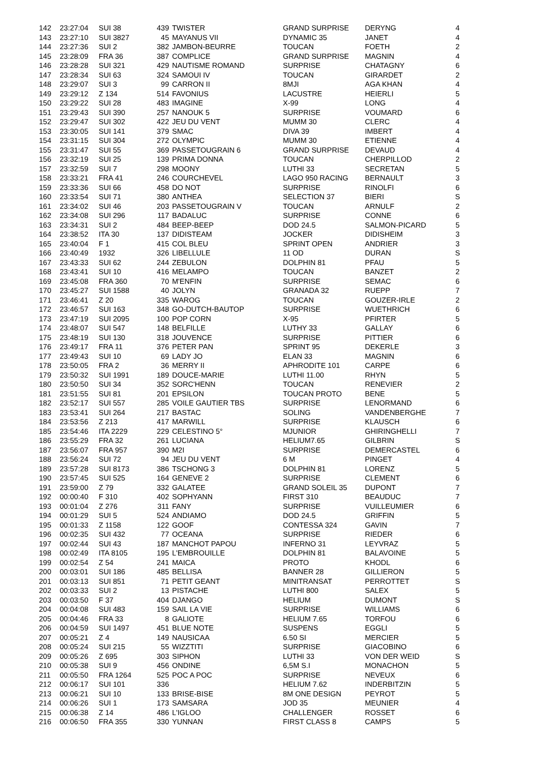| 142 | 23:27:04 | SUI 38 | 439 | TWISTER | GRAND SURPRISE | DERYNG | 4 |
| 143 | 23:27:10 | SUI 3827 | 45 | MAYANUS VII | DYNAMIC 35 | JANET | 4 |
| 144 | 23:27:36 | SUI 2 | 382 | JAMBON-BEURRE | TOUCAN | FOETH | 2 |
| 145 | 23:28:09 | FRA 36 | 387 | COMPLICE | GRAND SURPRISE | MAGNIN | 4 |
| 146 | 23:28:28 | SUI 321 | 429 | NAUTISME ROMAND | SURPRISE | CHATAGNY | 6 |
| 147 | 23:28:34 | SUI 63 | 324 | SAMOUI IV | TOUCAN | GIRARDET | 2 |
| 148 | 23:29:07 | SUI 3 | 99 | CARRON II | 8MJI | AGA KHAN | 4 |
| 149 | 23:29:12 | Z 134 | 514 | FAVONIUS | LACUSTRE | HEIERLI | 5 |
| 150 | 23:29:22 | SUI 28 | 483 | IMAGINE | X-99 | LONG | 4 |
| 151 | 23:29:43 | SUI 390 | 257 | NANOUK 5 | SURPRISE | VOUMARD | 6 |
| 152 | 23:29:47 | SUI 302 | 422 | JEU DU VENT | MUMM 30 | CLERC | 4 |
| 153 | 23:30:05 | SUI 141 | 379 | SMAC | DIVA 39 | IMBERT | 4 |
| 154 | 23:31:15 | SUI 304 | 272 | OLYMPIC | MUMM 30 | ETIENNE | 4 |
| 155 | 23:31:47 | SUI 55 | 369 | PASSETOUGRAIN 6 | GRAND SURPRISE | DEVAUD | 4 |
| 156 | 23:32:19 | SUI 25 | 139 | PRIMA DONNA | TOUCAN | CHERPILLOD | 2 |
| 157 | 23:32:59 | SUI 7 | 298 | MOONY | LUTHI 33 | SECRETAN | 5 |
| 158 | 23:33:21 | FRA 41 | 246 | COURCHEVEL | LAGO 950 RACING | BERNAULT | 3 |
| 159 | 23:33:36 | SUI 66 | 458 | DO NOT | SURPRISE | RINOLFI | 6 |
| 160 | 23:33:54 | SUI 71 | 380 | ANTHEA | SELECTION 37 | BIERI | S |
| 161 | 23:34:02 | SUI 46 | 203 | PASSETOUGRAIN V | TOUCAN | ARNULF | 2 |
| 162 | 23:34:08 | SUI 296 | 117 | BADALUC | SURPRISE | CONNE | 6 |
| 163 | 23:34:31 | SUI 2 | 484 | BEEP-BEEP | DOD 24.5 | SALMON-PICARD | 5 |
| 164 | 23:38:52 | ITA 30 | 137 | DIDISTEAM | JOCKER | DIDISHEIM | 3 |
| 165 | 23:40:04 | F 1 | 415 | COL BLEU | SPRINT OPEN | ANDRIER | 3 |
| 166 | 23:40:49 | 1932 | 326 | LIBELLULE | 11 OD | DURAN | S |
| 167 | 23:43:33 | SUI 62 | 244 | ZEBULON | DOLPHIN 81 | PFAU | 5 |
| 168 | 23:43:41 | SUI 10 | 416 | MELAMPO | TOUCAN | BANZET | 2 |
| 169 | 23:45:08 | FRA 360 | 70 | M'ENFIN | SURPRISE | SEMAC | 6 |
| 170 | 23:45:27 | SUI 1588 | 40 | JOLYN | GRANADA 32 | RUEPP | 7 |
| 171 | 23:46:41 | Z 20 | 335 | WAROG | TOUCAN | GOUZER-IRLE | 2 |
| 172 | 23:46:57 | SUI 163 | 348 | GO-DUTCH-BAUTOP | SURPRISE | WUETHRICH | 6 |
| 173 | 23:47:19 | SUI 2095 | 100 | POP CORN | X-95 | PFIRTER | 5 |
| 174 | 23:48:07 | SUI 547 | 148 | BELFILLE | LUTHY 33 | GALLAY | 6 |
| 175 | 23:48:19 | SUI 130 | 318 | JOUVENCE | SURPRISE | PITTIER | 6 |
| 176 | 23:49:17 | FRA 11 | 376 | PETER PAN | SPRINT 95 | DEKERLE | 3 |
| 177 | 23:49:43 | SUI 10 | 69 | LADY JO | ELAN 33 | MAGNIN | 6 |
| 178 | 23:50:05 | FRA 2 | 36 | MERRY II | APHRODITE 101 | CARPE | 6 |
| 179 | 23:50:32 | SUI 1991 | 189 | DOUCE-MARIE | LUTHI 11.00 | RHYN | 5 |
| 180 | 23:50:50 | SUI 34 | 352 | SORC'HENN | TOUCAN | RENEVIER | 2 |
| 181 | 23:51:55 | SUI 81 | 201 | EPSILON | TOUCAN PROTO | BENE | 5 |
| 182 | 23:52:17 | SUI 557 | 285 | VOILE GAUTIER TBS | SURPRISE | LENORMAND | 6 |
| 183 | 23:53:41 | SUI 264 | 217 | BASTAC | SOLING | VANDENBERGHE | 7 |
| 184 | 23:53:56 | Z 213 | 417 | MARWILL | SURPRISE | KLAUSCH | 6 |
| 185 | 23:54:46 | ITA 2229 | 229 | CELESTINO 5° | MJUNIOR | GHIRINGHELLI | 7 |
| 186 | 23:55:29 | FRA 32 | 261 | LUCIANA | HELIUM7.65 | GILBRIN | S |
| 187 | 23:56:07 | FRA 957 | 390 | M2I | SURPRISE | DEMERCASTEL | 6 |
| 188 | 23:56:24 | SUI 72 | 94 | JEU DU VENT | 6 M | PINGET | 4 |
| 189 | 23:57:28 | SUI 8173 | 386 | TSCHONG 3 | DOLPHIN 81 | LORENZ | 5 |
| 190 | 23:57:45 | SUI 525 | 164 | GENEVE 2 | SURPRISE | CLEMENT | 6 |
| 191 | 23:59:00 | Z 79 | 332 | GALATEE | GRAND SOLEIL 35 | DUPONT | 7 |
| 192 | 00:00:40 | F 310 | 402 | SOPHYANN | FIRST 310 | BEAUDUC | 7 |
| 193 | 00:01:04 | Z 276 | 311 | FANY | SURPRISE | VUILLEUMIER | 6 |
| 194 | 00:01:29 | SUI 5 | 524 | ANDIAMO | DOD 24.5 | GRIFFIN | 5 |
| 195 | 00:01:33 | Z 1158 | 122 | GOOF | CONTESSA 324 | GAVIN | 7 |
| 196 | 00:02:35 | SUI 432 | 77 | OCEANA | SURPRISE | RIEDER | 6 |
| 197 | 00:02:44 | SUI 43 | 187 | MANCHOT PAPOU | INFERNO 31 | LEYVRAZ | 5 |
| 198 | 00:02:49 | ITA 8105 | 195 | L'EMBROUILLE | DOLPHIN 81 | BALAVOINE | 5 |
| 199 | 00:02:54 | Z 54 | 241 | MAICA | PROTO | KHODL | 6 |
| 200 | 00:03:01 | SUI 186 | 485 | BELLISA | BANNER 28 | GILLIERON | 5 |
| 201 | 00:03:13 | SUI 851 | 71 | PETIT GEANT | MINITRANSAT | PERROTTET | S |
| 202 | 00:03:33 | SUI 2 | 13 | PISTACHE | LUTHI 800 | SALEX | 5 |
| 203 | 00:03:50 | F 37 | 404 | DJANGO | HELIUM | DUMONT | S |
| 204 | 00:04:08 | SUI 483 | 159 | SAIL LA VIE | SURPRISE | WILLIAMS | 6 |
| 205 | 00:04:46 | FRA 33 | 8 | GALIOTE | HELIUM 7.65 | TORFOU | 6 |
| 206 | 00:04:59 | SUI 1497 | 451 | BLUE NOTE | SUSPENS | EGGLI | 5 |
| 207 | 00:05:21 | Z 4 | 149 | NAUSICAA | 6.50 SI | MERCIER | 5 |
| 208 | 00:05:24 | SUI 215 | 55 | WIZZTITI | SURPRISE | GIACOBINO | 6 |
| 209 | 00:05:26 | Z 695 | 303 | SIPHON | LUTHI 33 | VON DER WEID | S |
| 210 | 00:05:38 | SUI 9 | 456 | ONDINE | 6,5M S.I | MONACHON | 5 |
| 211 | 00:05:50 | FRA 1264 | 525 | POC A POC | SURPRISE | NEVEUX | 6 |
| 212 | 00:06:17 | SUI 101 | 336 | | HELIUM 7.62 | INDERBITZIN | 5 |
| 213 | 00:06:21 | SUI 10 | 133 | BRISE-BISE | 8M ONE DESIGN | PEYROT | 5 |
| 214 | 00:06:26 | SUI 1 | 173 | SAMSARA | JOD 35 | MEUNIER | 4 |
| 215 | 00:06:38 | Z 14 | 486 | L'IGLOO | CHALLENGER | ROSSET | 6 |
| 216 | 00:06:50 | FRA 355 | 330 | YUNNAN | FIRST CLASS 8 | CAMPS | 5 |